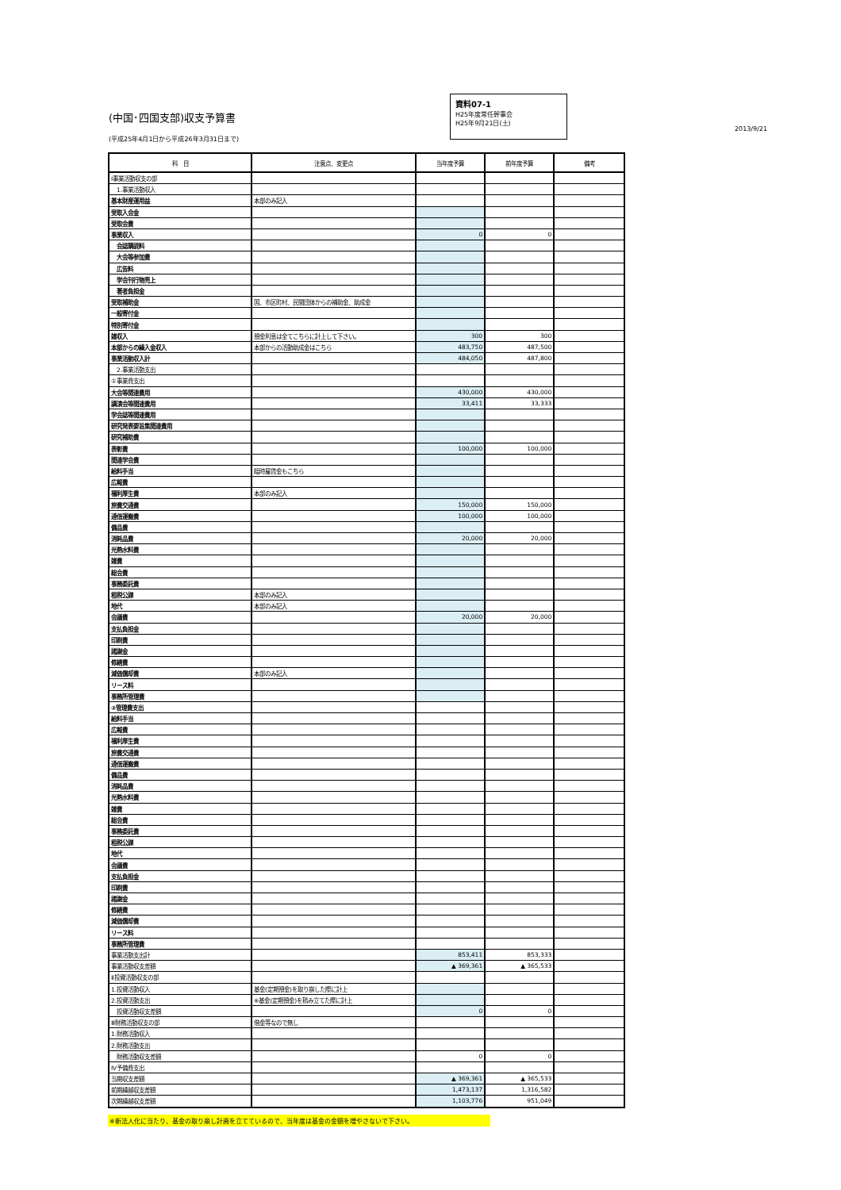(中国･四国支部)収支予算書
(平成25年4月1日から平成26年3月31日まで)
資料07-1
H25年度常任幹事会
H25年9月21日(土)
2013/9/21
| 科 目 | 注意点、変更点 | 当年度予算 | 前年度予算 | 備考 |
| --- | --- | --- | --- | --- |
| Ⅰ事業活動収支の部 | | | | |
| 1.事業活動収入 | | | | |
| 基本財産運用益 | 本部のみ記入 | | | |
| 受取入会金 | | | | |
| 受取会費 | | | | |
| 事業収入 | | 0 | 0 | |
| 会誌購読料 | | | | |
| 大会等参加費 | | | | |
| 広告料 | | | | |
| 学会刊行物売上 | | | | |
| 著者負担金 | | | | |
| 受取補助金 | 国、市区町村、民間団体からの補助金、助成金 | | | |
| 一般寄付金 | | | | |
| 特別寄付金 | | | | |
| 雑収入 | 預金利息は全てこちらに計上して下さい。 | 300 | 300 | |
| 本部からの繰入金収入 | 本部からの活動助成金はこちら | 483,750 | 487,500 | |
| 事業活動収入計 | | 484,050 | 487,800 | |
| 2.事業活動支出 | | | | |
| ①事業費支出 | | | | |
| 大会等関連費用 | | 430,000 | 430,000 | |
| 講演会等関連費用 | | 33,411 | 33,333 | |
| 学会誌等関連費用 | | | | |
| 研究発表要旨集関連費用 | | | | |
| 研究補助費 | | | | |
| 表彰費 | | 100,000 | 100,000 | |
| 関連学会費 | | | | |
| 給料手当 | 臨時雇賃金もこちら | | | |
| 広報費 | | | | |
| 福利厚生費 | 本部のみ記入 | | | |
| 旅費交通費 | | 150,000 | 150,000 | |
| 通信運搬費 | | 100,000 | 100,000 | |
| 備品費 | | | | |
| 消耗品費 | | 20,000 | 20,000 | |
| 光熱水料費 | | | | |
| 雑費 | | | | |
| 総会費 | | | | |
| 事務委託費 | | | | |
| 租税公課 | 本部のみ記入 | | | |
| 地代 | 本部のみ記入 | | | |
| 会議費 | | 20,000 | 20,000 | |
| 支払負担金 | | | | |
| 印刷費 | | | | |
| 諸謝金 | | | | |
| 修繕費 | | | | |
| 減価償却費 | 本部のみ記入 | | | |
| リース料 | | | | |
| 事務所管理費 | | | | |
| ②管理費支出 | | | | |
| 給料手当 | | | | |
| 広報費 | | | | |
| 福利厚生費 | | | | |
| 旅費交通費 | | | | |
| 通信運搬費 | | | | |
| 備品費 | | | | |
| 消耗品費 | | | | |
| 光熱水料費 | | | | |
| 雑費 | | | | |
| 総会費 | | | | |
| 事務委託費 | | | | |
| 租税公課 | | | | |
| 地代 | | | | |
| 会議費 | | | | |
| 支払負担金 | | | | |
| 印刷費 | | | | |
| 諸謝金 | | | | |
| 修繕費 | | | | |
| 減価償却費 | | | | |
| リース料 | | | | |
| 事務所管理費 | | | | |
| 事業活動支出計 | | 853,411 | 853,333 | |
| 事業活動収支差額 | | ▲ 369,361 | ▲ 365,533 | |
| Ⅱ投資活動収支の部 | | | | |
| 1.投資活動収入 | 基金(定期預金)を取り崩した際に計上 | | | |
| 2.投資活動支出 | ※基金(定期預金)を積み立てた際に計上 | | | |
| 投資活動収支差額 | | 0 | 0 | |
| Ⅲ財務活動収支の部 | 借金等なので無し | | | |
| 1.財務活動収入 | | | | |
| 2.財務活動支出 | | | | |
| 財務活動収支差額 | | 0 | 0 | |
| Ⅳ予備費支出 | | | | |
| 当期収支差額 | | ▲ 369,361 | ▲ 365,533 | |
| 前期繰越収支差額 | | 1,473,137 | 1,316,582 | |
| 次期繰越収支差額 | | 1,103,776 | 951,049 | |
※新法人化に当たり、基金の取り崩し計画を立てているので、当年度は基金の金額を増やさないで下さい。